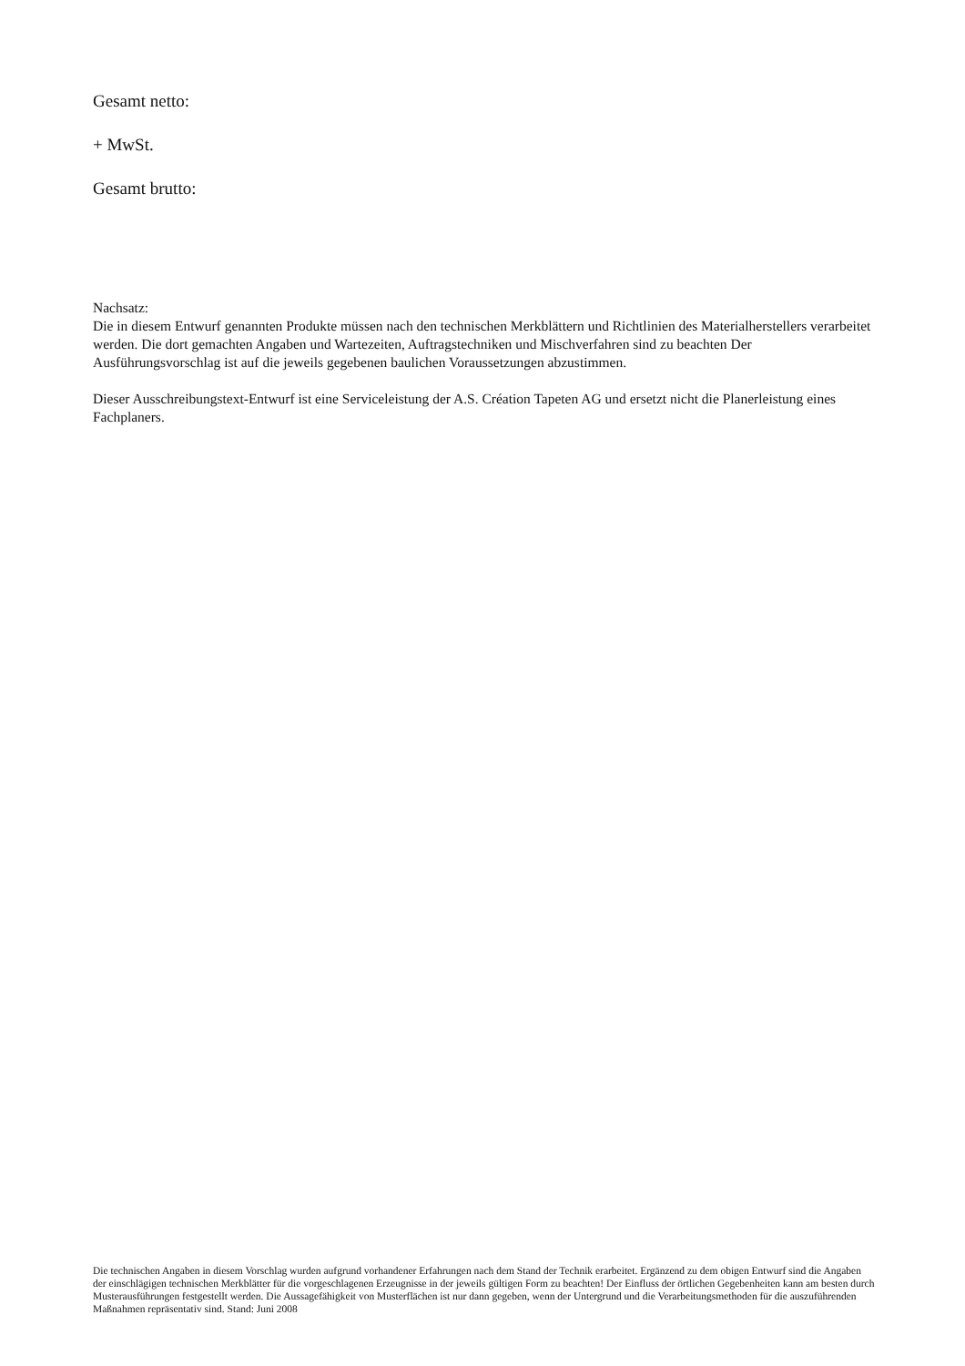Gesamt netto:
+ MwSt.
Gesamt brutto:
Nachsatz:
Die in diesem Entwurf genannten Produkte müssen nach den technischen Merkblättern und Richtlinien des Materialherstellers verarbeitet werden. Die dort gemachten Angaben und Wartezeiten, Auftragstechniken und Mischverfahren sind zu beachten Der Ausführungsvorschlag ist auf die jeweils gegebenen baulichen Voraussetzungen abzustimmen.
Dieser Ausschreibungstext-Entwurf ist eine Serviceleistung der A.S. Création Tapeten AG und ersetzt nicht die Planerleistung eines Fachplaners.
Die technischen Angaben in diesem Vorschlag wurden aufgrund vorhandener Erfahrungen nach dem Stand der Technik erarbeitet. Ergänzend zu dem obigen Entwurf sind die Angaben der einschlägigen technischen Merkblätter für die vorgeschlagenen Erzeugnisse in der jeweils gültigen Form zu beachten! Der Einfluss der örtlichen Gegebenheiten kann am besten durch Musterausführungen festgestellt werden. Die Aussagefähigkeit von Musterflächen ist nur dann gegeben, wenn der Untergrund und die Verarbeitungsmethoden für die auszuführenden Maßnahmen repräsentativ sind. Stand: Juni 2008